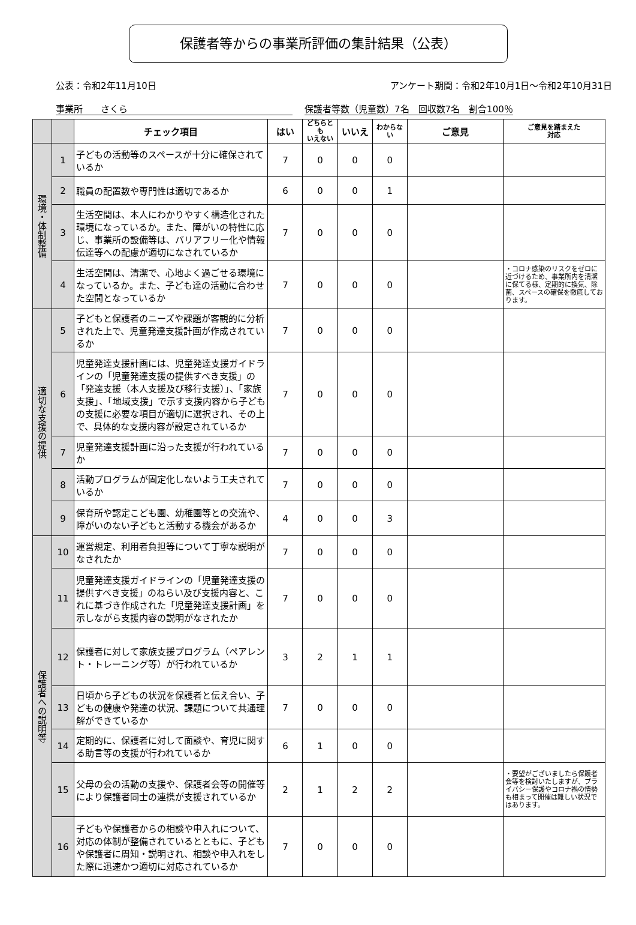保護者等からの事業所評価の集計結果（公表）
公表：令和2年11月10日 アンケート期間：令和2年10月1日～令和2年10月31日
事業所　　さくら 保護者等数（児童数）7名　回収数7名　割合100％
| | | チェック項目 | はい | どちらとも いえない | いいえ | わからない | ご意見 | ご意見を踏まえた 対応 |
| --- | --- | --- | --- | --- | --- | --- | --- | --- |
| 環境・体制整備 | 1 | 子どもの活動等のスペースが十分に確保されているか | 7 | 0 | 0 | 0 | | |
| | 2 | 職員の配置数や専門性は適切であるか | 6 | 0 | 0 | 1 | | |
| | 3 | 生活空間は、本人にわかりやすく構造化された環境になっているか。また、障がいの特性に応じ、事業所の設備等は、バリアフリー化や情報伝達等への配慮が適切になされているか | 7 | 0 | 0 | 0 | | |
| | 4 | 生活空間は、清潔で、心地よく過ごせる環境になっているか。また、子ども達の活動に合わせた空間となっているか | 7 | 0 | 0 | 0 | | ・コロナ感染のリスクをゼロに近づけるため、事業所内を清潔に保てる様、定期的に換気、除菌、スペースの確保を徹底しております。 |
| 適切な支援の提供 | 5 | 子どもと保護者のニーズや課題が客観的に分析された上で、児童発達支援計画が作成されているか | 7 | 0 | 0 | 0 | | |
| | 6 | 児童発達支援計画には、児童発達支援ガイドラインの「児童発達支援の提供すべき支援」の「発達支援（本人支援及び移行支援）」、「家族支援」、「地域支援」で示す支援内容から子どもの支援に必要な項目が適切に選択され、その上で、具体的な支援内容が設定されているか | 7 | 0 | 0 | 0 | | |
| | 7 | 児童発達支援計画に沿った支援が行われているか | 7 | 0 | 0 | 0 | | |
| | 8 | 活動プログラムが固定化しないよう工夫されているか | 7 | 0 | 0 | 0 | | |
| | 9 | 保育所や認定こども園、幼稚園等との交流や、障がいのない子どもと活動する機会があるか | 4 | 0 | 0 | 3 | | |
| 保護者への説明等 | 10 | 運営規定、利用者負担等について丁寧な説明がなされたか | 7 | 0 | 0 | 0 | | |
| | 11 | 児童発達支援ガイドラインの「児童発達支援の提供すべき支援」のねらい及び支援内容と、これに基づき作成された「児童発達支援計画」を示しながら支援内容の説明がなされたか | 7 | 0 | 0 | 0 | | |
| | 12 | 保護者に対して家族支援プログラム（ペアレント・トレーニング等）が行われているか | 3 | 2 | 1 | 1 | | |
| | 13 | 日頃から子どもの状況を保護者と伝え合い、子どもの健康や発達の状況、課題について共通理解ができているか | 7 | 0 | 0 | 0 | | |
| | 14 | 定期的に、保護者に対して面談や、育児に関する助言等の支援が行われているか | 6 | 1 | 0 | 0 | | |
| | 15 | 父母の会の活動の支援や、保護者会等の開催等により保護者同士の連携が支援されているか | 2 | 1 | 2 | 2 | | ・要望がございましたら保護者会等を検討いたしますが、プライバシー保護やコロナ禍の情勢も相まって開催は難しい状況ではあります。 |
| | 16 | 子どもや保護者からの相談や申入れについて、対応の体制が整備されているとともに、子どもや保護者に周知・説明され、相談や申入れをした際に迅速かつ適切に対応されているか | 7 | 0 | 0 | 0 | | |